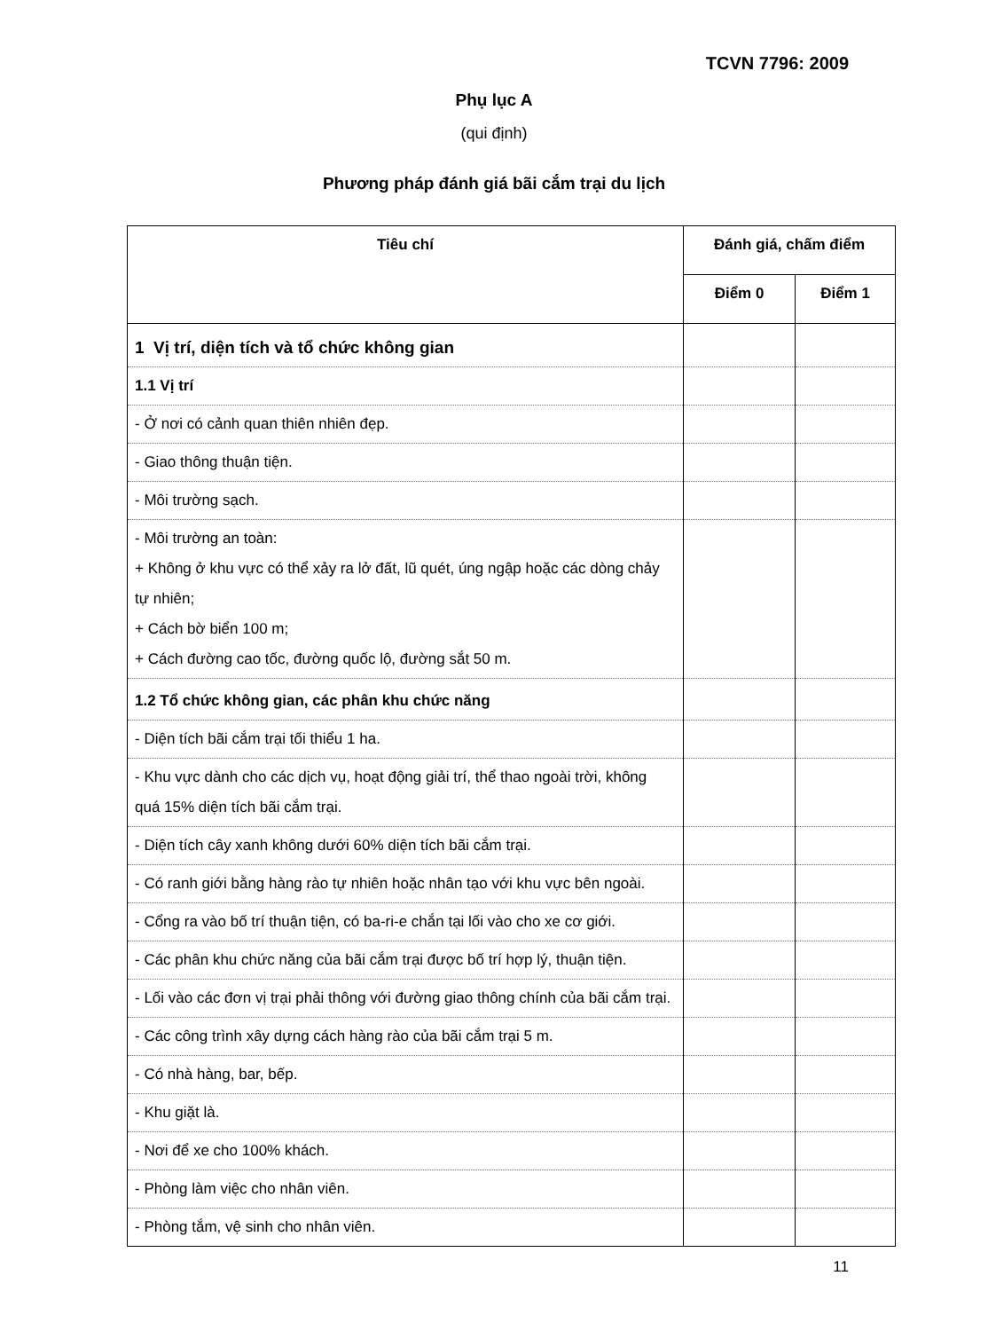TCVN 7796: 2009
Phụ lục A
(qui định)
Phương pháp đánh giá bãi cắm trại du lịch
| Tiêu chí | Đánh giá, chấm điểm | |
| --- | --- | --- |
| | Điểm 0 | Điểm 1 |
| 1 Vị trí, diện tích và tổ chức không gian | | |
| 1.1 Vị trí | | |
| - Ở nơi có cảnh quan thiên nhiên đẹp. | | |
| - Giao thông thuận tiện. | | |
| - Môi trường sạch. | | |
| - Môi trường an toàn: + Không ở khu vực có thể xảy ra lở đất, lũ quét, úng ngập hoặc các dòng chảy tự nhiên; + Cách bờ biển 100 m; + Cách đường cao tốc, đường quốc lộ, đường sắt 50 m. | | |
| 1.2 Tổ chức không gian, các phân khu chức năng | | |
| - Diện tích bãi cắm trại tối thiểu 1 ha. | | |
| - Khu vực dành cho các dịch vụ, hoạt động giải trí, thể thao ngoài trời, không quá 15% diện tích bãi cắm trại. | | |
| - Diện tích cây xanh không dưới 60% diện tích bãi cắm trại. | | |
| - Có ranh giới bằng hàng rào tự nhiên hoặc nhân tạo với khu vực bên ngoài. | | |
| - Cổng ra vào bố trí thuận tiện, có ba-ri-e chắn tại lối vào cho xe cơ giới. | | |
| - Các phân khu chức năng của bãi cắm trại được bố trí hợp lý, thuận tiện. | | |
| - Lối vào các đơn vị trại phải thông với đường giao thông chính của bãi cắm trại. | | |
| - Các công trình xây dựng cách hàng rào của bãi cắm trại 5 m. | | |
| - Có nhà hàng, bar, bếp. | | |
| - Khu giặt là. | | |
| - Nơi để xe cho 100% khách. | | |
| - Phòng làm việc cho nhân viên. | | |
| - Phòng tắm, vệ sinh cho nhân viên. | | |
11